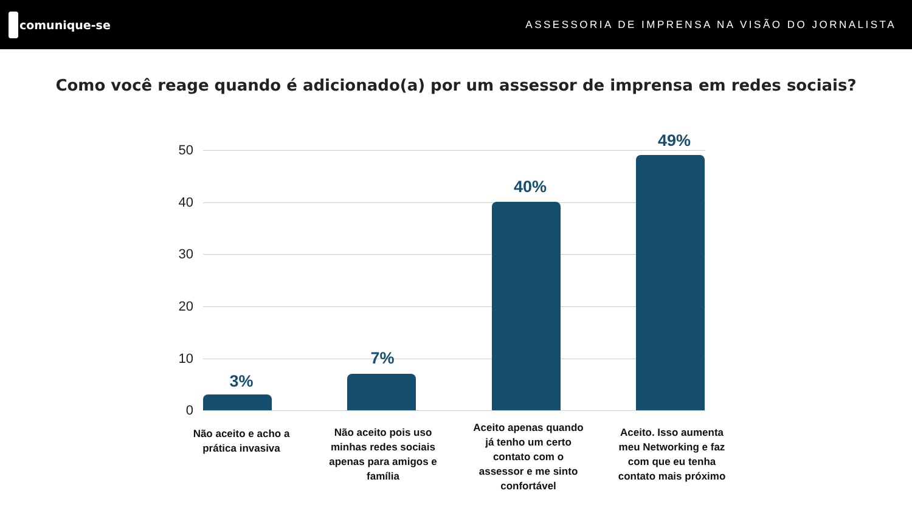comunique-se
ASSESSORIA DE IMPRENSA NA VISÃO DO JORNALISTA
Como você reage quando é adicionado(a) por um assessor de imprensa em redes sociais?
50
40
30
20
10
0
3%
7%
40%
49%
Não aceito e acho a prática invasiva
Não aceito pois uso minhas redes sociais apenas para amigos e família
Aceito apenas quando já tenho um certo contato com o assessor e me sinto confortável
Aceito. Isso aumenta meu Networking e faz com que eu tenha contato mais próximo